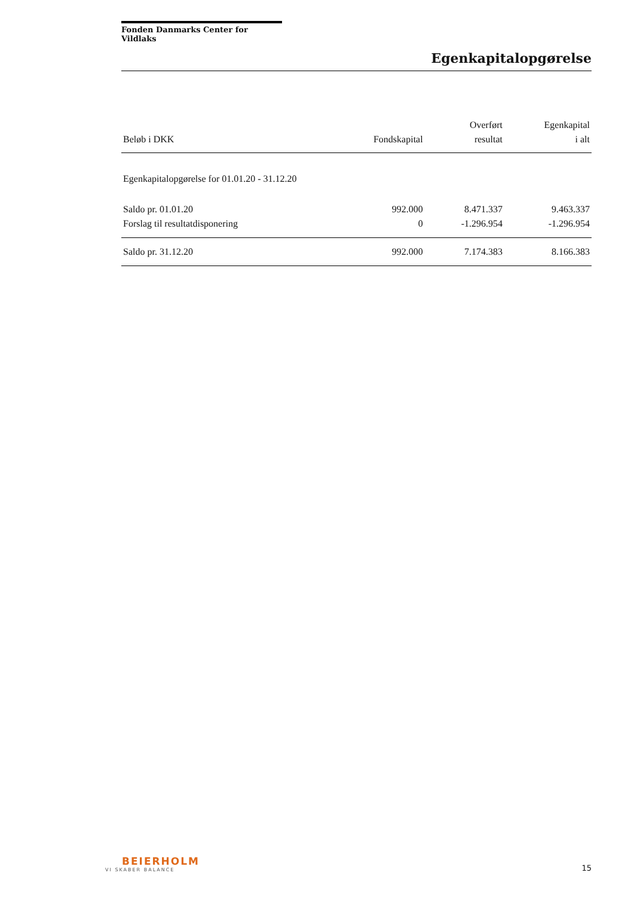Fonden Danmarks Center for Vildlaks
Egenkapitalopgørelse
| Beløb i DKK | Fondskapital | Overført resultat | Egenkapital i alt |
| --- | --- | --- | --- |
| Egenkapitalopgørelse for 01.01.20 - 31.12.20 | | | |
| Saldo pr. 01.01.20 | 992.000 | 8.471.337 | 9.463.337 |
| Forslag til resultatdisponering | 0 | -1.296.954 | -1.296.954 |
| Saldo pr. 31.12.20 | 992.000 | 7.174.383 | 8.166.383 |
BEIERHOLM
VI SKABER BALANCE
15